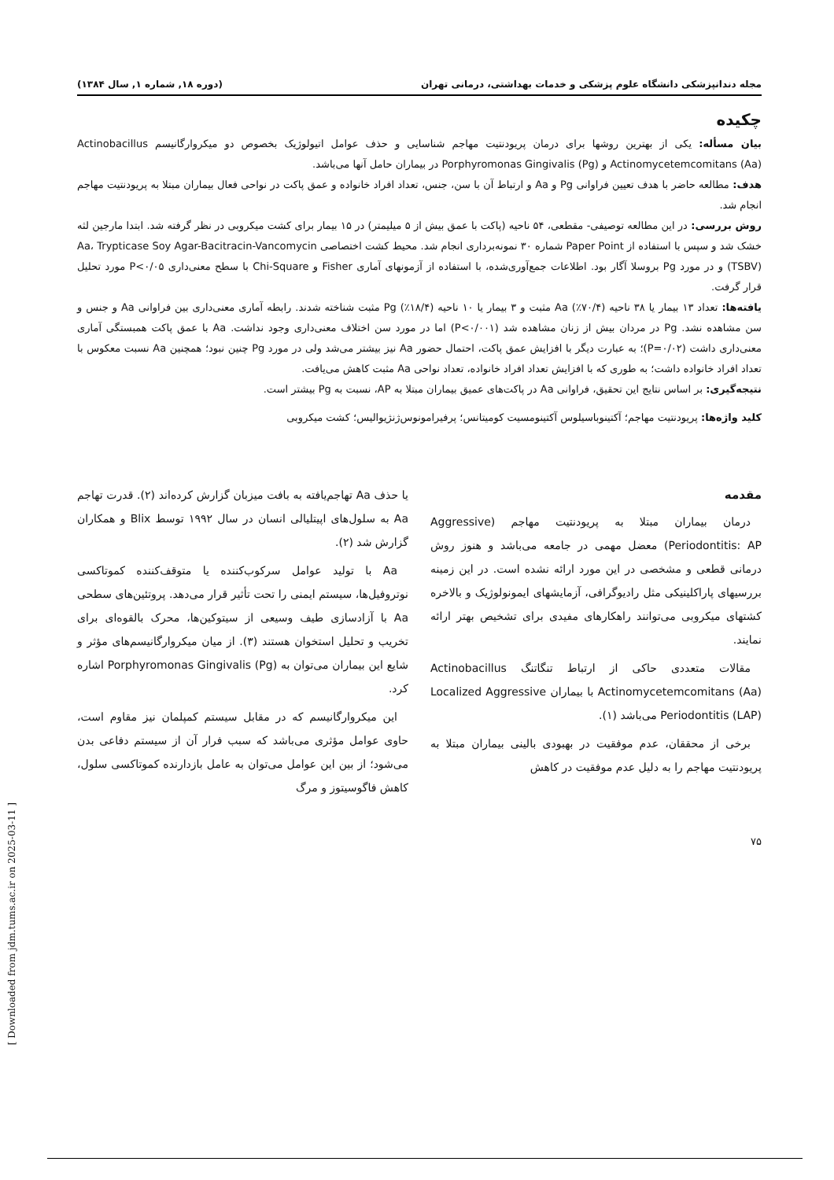[ Downloaded from jdm.tums.ac.ir on 2025-03-11 ]
مجله دندانپزشکی دانشگاه علوم پزشکی و خدمات بهداشتی، درمانی تهران (دوره ۱۸, شماره ۱, سال ۱۳۸۴)
چکیده
بیان مسأله: یکی از بهترین روشها برای درمان پریودنتیت مهاجم شناسایی و حذف عوامل اتیولوژیک بخصوص دو میکروارگانیسم Actinobacillus Actinomycetemcomitans (Aa) و Porphyromonas Gingivalis (Pg) در بیماران حامل آنها می‌باشد.
هدف: مطالعه حاضر با هدف تعیین فراوانی Pg و Aa و ارتباط آن با سن، جنس، تعداد افراد خانواده و عمق پاکت در نواحی فعال بیماران مبتلا به پریودنتیت مهاجم انجام شد.
روش بررسی: در این مطالعه توصیفی- مقطعی، ۵۴ ناحیه (پاکت با عمق بیش از ۵ میلیمتر) در ۱۵ بیمار برای کشت میکروبی در نظر گرفته شد. ابتدا مارجین لثه خشک شد و سپس با استفاده از Paper Point شماره ۳۰ نمونه‌برداری انجام شد. محیط کشت اختصاصی Aa، Trypticase Soy Agar-Bacitracin-Vancomycin (TSBV) و در مورد Pg بروسلا آگار بود. اطلاعات جمع‌آوری‌شده، با استفاده از آزمونهای آماری Fisher و Chi-Square با سطح معنی‌داری P<۰/۰۵ مورد تحلیل قرار گرفت.
یافته‌ها: تعداد ۱۳ بیمار یا ۳۸ ناحیه (۷۰/۴٪) Aa مثبت و ۳ بیمار یا ۱۰ ناحیه (۱۸/۴٪) Pg مثبت شناخته شدند. رابطه آماری معنی‌داری بین فراوانی Aa و جنس و سن مشاهده نشد. Pg در مردان بیش از زنان مشاهده شد (P<۰/۰۰۱) اما در مورد سن اختلاف معنی‌داری وجود نداشت. Aa با عمق پاکت همبستگی آماری معنی‌داری داشت (P=۰/۰۲)؛ به عبارت دیگر با افزایش عمق پاکت، احتمال حضور Aa نیز بیشتر می‌شد ولی در مورد Pg چنین نبود؛ همچنین Aa نسبت معکوس با تعداد افراد خانواده داشت؛ به طوری که با افزایش تعداد افراد خانواده، تعداد نواحی Aa مثبت کاهش می‌یافت.
نتیجه‌گیری: بر اساس نتایج این تحقیق، فراوانی Aa در پاکت‌های عمیق بیماران مبتلا به AP، نسبت به Pg بیشتر است.
کلید واژه‌ها: پریودنتیت مهاجم؛ آکتینوباسیلوس آکتینومسیت کومیتانس؛ پرفیرامونوس‌ژنژیوالیس؛ کشت میکروبی
مقدمه
درمان بیماران مبتلا به پریودنتیت مهاجم (Aggressive Periodontitis: AP) معضل مهمی در جامعه می‌باشد و هنوز روش درمانی قطعی و مشخصی در این مورد ارائه نشده است. در این زمینه بررسیهای پاراکلینیکی مثل رادیوگرافی، آزمایشهای ایمونولوژیک و بالاخره کشتهای میکروبی می‌توانند راهکارهای مفیدی برای تشخیص بهتر ارائه نمایند.
مقالات متعددی حاکی از ارتباط تنگاتنگ Actinobacillus Actinomycetemcomitans (Aa) با بیماران Localized Aggressive Periodontitis (LAP) می‌باشد (۱).
برخی از محققان، عدم موفقیت در بهبودی بالینی بیماران مبتلا به پریودنتیت مهاجم را به دلیل عدم موفقیت در کاهش
یا حذف Aa تهاجم‌یافته به بافت میزبان گزارش کرده‌اند (۲). قدرت تهاجم Aa به سلول‌های اپیتلیالی انسان در سال ۱۹۹۲ توسط Blix و همکاران گزارش شد (۲).
Aa با تولید عوامل سرکوب‌کننده یا متوقف‌کننده کموتاکسی نوتروفیل‌ها، سیستم ایمنی را تحت تأثیر قرار می‌دهد. پروتئین‌های سطحی Aa با آزادسازی طیف وسیعی از سیتوکین‌ها، محرک بالقوه‌ای برای تخریب و تحلیل استخوان هستند (۳). از میان میکروارگانیسم‌های مؤثر و شایع این بیماران می‌توان به Porphyromonas Gingivalis (Pg) اشاره کرد.
این میکروارگانیسم که در مقابل سیستم کمپلمان نیز مقاوم است، حاوی عوامل مؤثری می‌باشد که سبب فرار آن از سیستم دفاعی بدن می‌شود؛ از بین این عوامل می‌توان به عامل بازدارنده کموتاکسی سلول، کاهش فاگوسیتوز و مرگ
۷۵